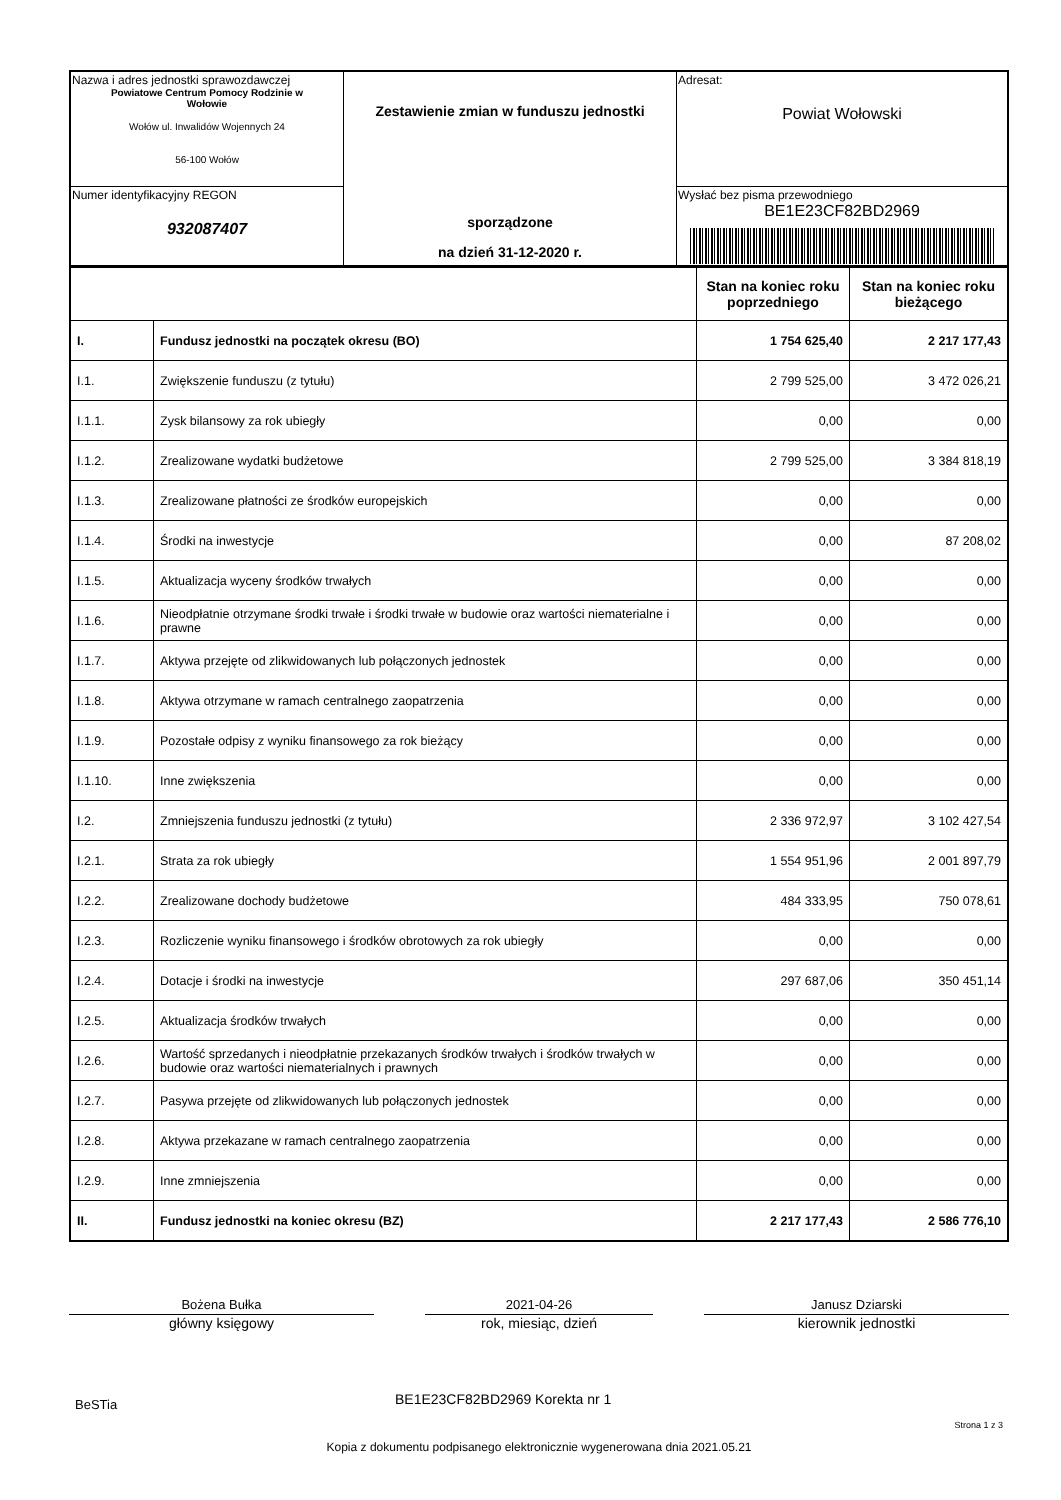| Nazwa i adres jednostki sprawozdawczej Powiatowe Centrum Pomocy Rodzinie w Wołowie Wołów ul. Inwalidów Wojennych 24 56-100 Wołów | Zestawienie zmian w funduszu jednostki sporządzone na dzień 31-12-2020 r. | Adresat: Powiat Wołowski |
| Numer identyfikacyjny REGON 932087407 | | Wysłać bez pisma przewodniego BE1E23CF82BD2969 |
| | | Stan na koniec roku poprzedniego | Stan na koniec roku bieżącego |
| I. | Fundusz jednostki na początek okresu (BO) | 1 754 625,40 | 2 217 177,43 |
| I.1. | Zwiększenie funduszu (z tytułu) | 2 799 525,00 | 3 472 026,21 |
| I.1.1. | Zysk bilansowy za rok ubiegły | 0,00 | 0,00 |
| I.1.2. | Zrealizowane wydatki budżetowe | 2 799 525,00 | 3 384 818,19 |
| I.1.3. | Zrealizowane płatności ze środków europejskich | 0,00 | 0,00 |
| I.1.4. | Środki na inwestycje | 0,00 | 87 208,02 |
| I.1.5. | Aktualizacja wyceny środków trwałych | 0,00 | 0,00 |
| I.1.6. | Nieodpłatnie otrzymane środki trwałe i środki trwałe w budowie oraz wartości niematerialne i prawne | 0,00 | 0,00 |
| I.1.7. | Aktywa przejęte od zlikwidowanych lub połączonych jednostek | 0,00 | 0,00 |
| I.1.8. | Aktywa otrzymane w ramach centralnego zaopatrzenia | 0,00 | 0,00 |
| I.1.9. | Pozostałe odpisy z wyniku finansowego za rok bieżący | 0,00 | 0,00 |
| I.1.10. | Inne zwiększenia | 0,00 | 0,00 |
| I.2. | Zmniejszenia funduszu jednostki (z tytułu) | 2 336 972,97 | 3 102 427,54 |
| I.2.1. | Strata za rok ubiegły | 1 554 951,96 | 2 001 897,79 |
| I.2.2. | Zrealizowane dochody budżetowe | 484 333,95 | 750 078,61 |
| I.2.3. | Rozliczenie wyniku finansowego i środków obrotowych za rok ubiegły | 0,00 | 0,00 |
| I.2.4. | Dotacje i środki na inwestycje | 297 687,06 | 350 451,14 |
| I.2.5. | Aktualizacja środków trwałych | 0,00 | 0,00 |
| I.2.6. | Wartość sprzedanych i nieodpłatnie przekazanych środków trwałych i środków trwałych w budowie oraz wartości niematerialnych i prawnych | 0,00 | 0,00 |
| I.2.7. | Pasywa przejęte od zlikwidowanych lub połączonych jednostek | 0,00 | 0,00 |
| I.2.8. | Aktywa przekazane w ramach centralnego zaopatrzenia | 0,00 | 0,00 |
| I.2.9. | Inne zmniejszenia | 0,00 | 0,00 |
| II. | Fundusz jednostki na koniec okresu (BZ) | 2 217 177,43 | 2 586 776,10 |
Bożena Bułka
główny księgowy
2021-04-26
rok, miesiąc, dzień
Janusz Dziarski
kierownik jednostki
BeSTia
BE1E23CF82BD2969 Korekta nr 1
Strona 1 z 3
Kopia z dokumentu podpisanego elektronicznie wygenerowana dnia 2021.05.21